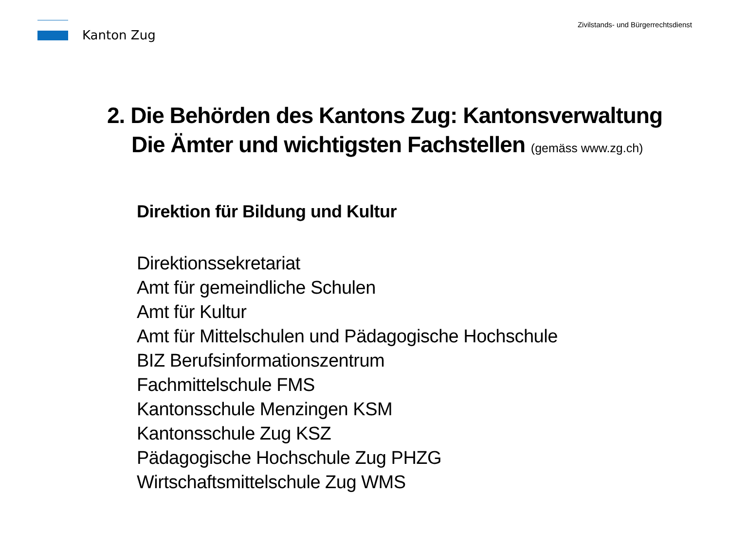Kanton Zug
Zivilstands- und Bürgerrechtsdienst
2. Die Behörden des Kantons Zug: Kantonsverwaltung
Die Ämter und wichtigsten Fachstellen (gemäss www.zg.ch)
Direktion für Bildung und Kultur
Direktionssekretariat
Amt für gemeindliche Schulen
Amt für Kultur
Amt für Mittelschulen und Pädagogische Hochschule
BIZ Berufsinformationszentrum
Fachmittelschule FMS
Kantonsschule Menzingen KSM
Kantonsschule Zug KSZ
Pädagogische Hochschule Zug PHZG
Wirtschaftsmittelschule Zug WMS